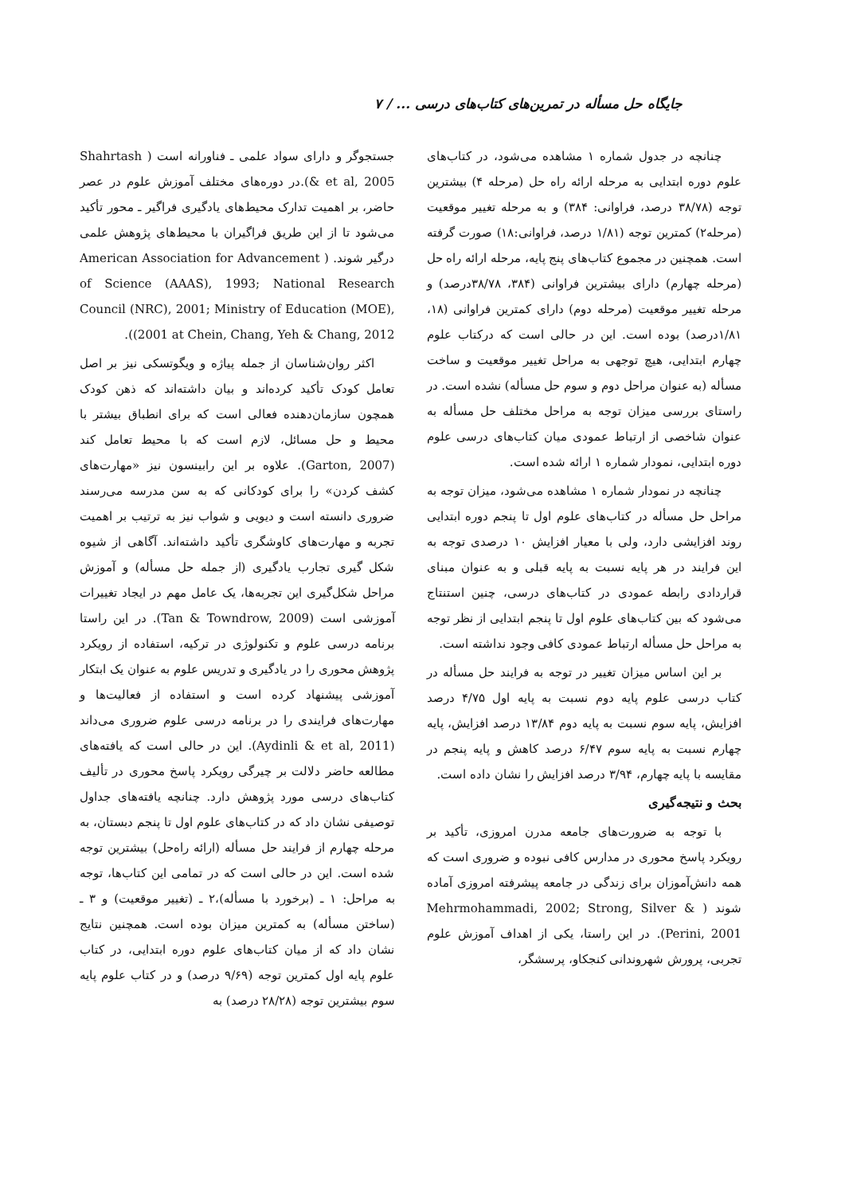جایگاه حل مسأله در تمرین‌های کتاب‌های درسی ... / ۷
چنانچه در جدول شماره ۱ مشاهده می‌شود، در کتاب‌های علوم دوره ابتدایی به مرحله ارائه راه حل (مرحله ۴) بیشترین توجه (۳۸/۷۸ درصد، فراوانی: ۳۸۴) و به مرحله تغییر موقعیت (مرحله۲) کمترین توجه (۱/۸۱ درصد، فراوانی:۱۸) صورت گرفته است. همچنین در مجموع کتاب‌های پنج پایه، مرحله ارائه راه حل (مرحله چهارم) دارای بیشترین فراوانی (۳۸۴، ۳۸/۷۸درصد) و مرحله تغییر موقعیت (مرحله دوم) دارای کمترین فراوانی (۱۸، ۱/۸۱درصد) بوده است. این در حالی است که درکتاب علوم چهارم ابتدایی، هیچ توجهی به مراحل تغییر موقعیت و ساخت مسأله (به عنوان مراحل دوم و سوم حل مسأله) نشده است. در راستای بررسی میزان توجه به مراحل مختلف حل مسأله به عنوان شاخصی از ارتباط عمودی میان کتاب‌های درسی علوم دوره ابتدایی، نمودار شماره ۱ ارائه شده است.
چنانچه در نمودار شماره ۱ مشاهده می‌شود، میزان توجه به مراحل حل مسأله در کتاب‌های علوم اول تا پنجم دوره ابتدایی روند افزایشی دارد، ولی با معیار افزایش ۱۰ درصدی توجه به این فرایند در هر پایه نسبت به پایه قبلی و به عنوان مبنای قراردادی رابطه عمودی در کتاب‌های درسی، چنین استنتاج می‌شود که بین کتاب‌های علوم اول تا پنجم ابتدایی از نظر توجه به مراحل حل مسأله ارتباط عمودی کافی وجود نداشته است.
بر این اساس میزان تغییر در توجه به فرایند حل مسأله در کتاب درسی علوم پایه دوم نسبت به پایه اول ۴/۷۵ درصد افزایش، پایه سوم نسبت به پایه دوم ۱۳/۸۴ درصد افزایش، پایه چهارم نسبت به پایه سوم ۶/۴۷ درصد کاهش و پایه پنجم در مقایسه با پایه چهارم، ۳/۹۴ درصد افزایش را نشان داده است.
بحث و نتیجه‌گیری
با توجه به ضرورت‌های جامعه مدرن امروزی، تأکید بر رویکرد پاسخ محوری در مدارس کافی نبوده و ضروری است که همه دانش‌آموزان برای زندگی در جامعه پیشرفته امروزی آماده شوند ( Mehrmohammadi, 2002; Strong, Silver & Perini, 2001). در این راستا، یکی از اهداف آموزش علوم تجربی، پرورش شهروندانی کنجکاو، پرسشگر،
جستجوگر و دارای سواد علمی ـ فناورانه است ( Shahrtash & et al, 2005).در دوره‌های مختلف آموزش علوم در عصر حاضر، بر اهمیت تدارک محیط‌های یادگیری فراگیر ـ محور تأکید می‌شود تا از این طریق فراگیران با محیط‌های پژوهش علمی درگیر شوند. ( American Association for Advancement of Science (AAAS), 1993; National Research Council (NRC), 2001; Ministry of Education (MOE), 2001 at Chein, Chang, Yeh & Chang, 2012)).
اکثر روان‌شناسان از جمله پیاژه و ویگوتسکی نیز بر اصل تعامل کودک تأکید کرده‌اند و بیان داشته‌اند که ذهن کودک همچون سازمان‌دهنده فعالی است که برای انطباق بیشتر با محیط و حل مسائل، لازم است که با محیط تعامل کند (Garton, 2007). علاوه بر این رابینسون نیز «مهارت‌های کشف کردن» را برای کودکانی که به سن مدرسه می‌رسند ضروری دانسته است و دیویی و شواب نیز به ترتیب بر اهمیت تجربه و مهارت‌های کاوشگری تأکید داشته‌اند. آگاهی از شیوه شکل گیری تجارب یادگیری (از جمله حل مسأله) و آموزش مراحل شکل‌گیری این تجربه‌ها، یک عامل مهم در ایجاد تغییرات آموزشی است (Tan & Towndrow, 2009). در این راستا برنامه درسی علوم و تکنولوژی در ترکیه، استفاده از رویکرد پژوهش محوری را در یادگیری و تدریس علوم به عنوان یک ابتکار آموزشی پیشنهاد کرده است و استفاده از فعالیت‌ها و مهارت‌های فرایندی را در برنامه درسی علوم ضروری می‌داند (Aydinli & et al, 2011). این در حالی است که یافته‌های مطالعه حاضر دلالت بر چیرگی رویکرد پاسخ محوری در تألیف کتاب‌های درسی مورد پژوهش دارد. چنانچه یافته‌های جداول توصیفی نشان داد که در کتاب‌های علوم اول تا پنجم دبستان، به مرحله چهارم از فرایند حل مسأله (ارائه راه‌حل) بیشترین توجه شده است. این در حالی است که در تمامی این کتاب‌ها، توجه به مراحل: ۱ ـ (برخورد با مسأله)،۲ ـ (تغییر موقعیت) و ۳ ـ (ساختن مسأله) به کمترین میزان بوده است. همچنین نتایج نشان داد که از میان کتاب‌های علوم دوره ابتدایی، در کتاب علوم پایه اول کمترین توجه (۹/۶۹ درصد) و در کتاب علوم پایه سوم بیشترین توجه (۲۸/۲۸ درصد) به